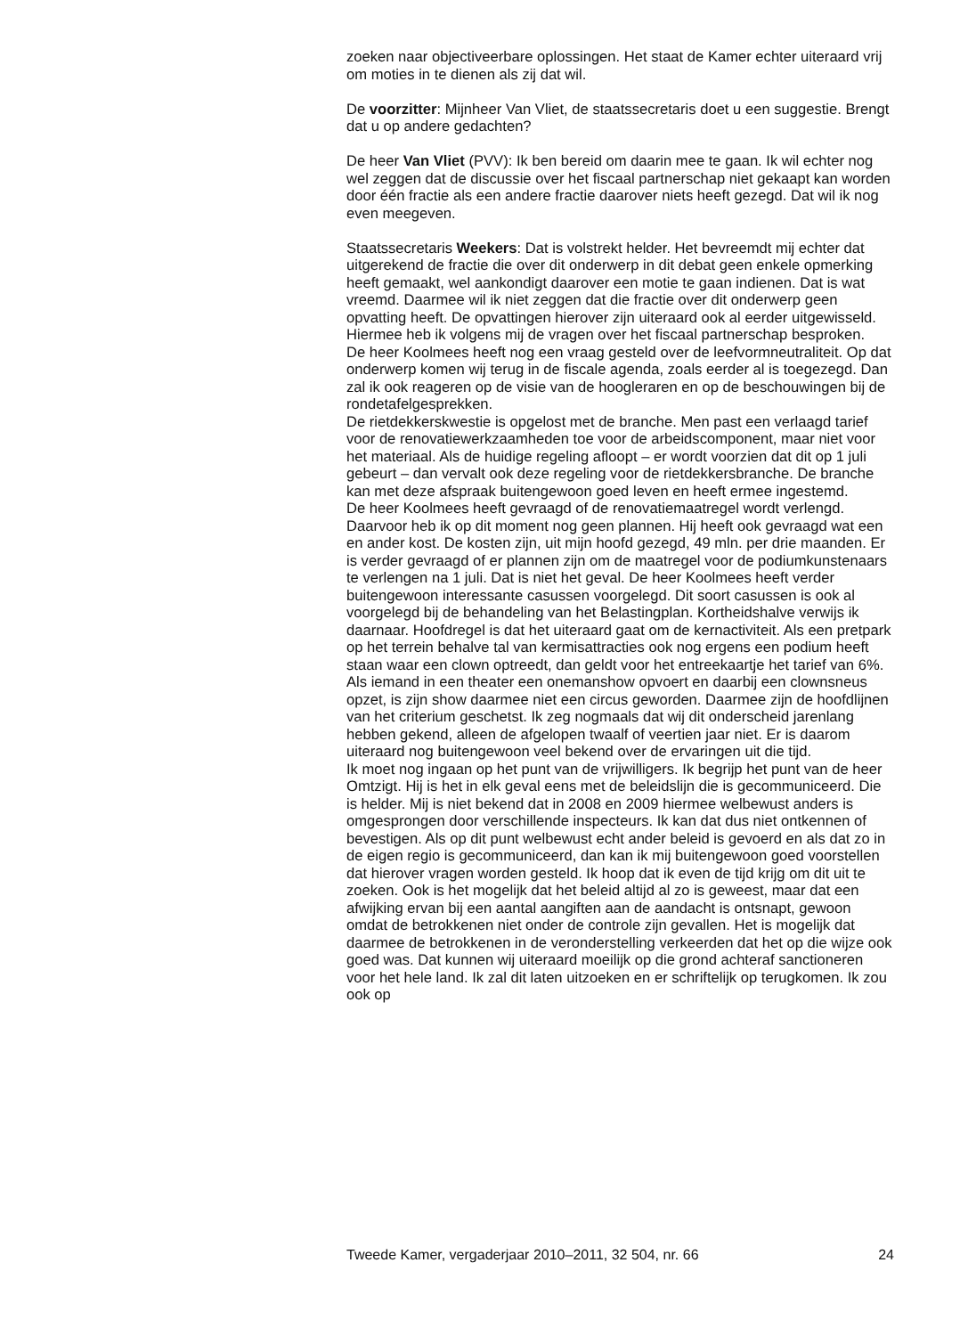zoeken naar objectiveerbare oplossingen. Het staat de Kamer echter uiteraard vrij om moties in te dienen als zij dat wil.
De voorzitter: Mijnheer Van Vliet, de staatssecretaris doet u een suggestie. Brengt dat u op andere gedachten?
De heer Van Vliet (PVV): Ik ben bereid om daarin mee te gaan. Ik wil echter nog wel zeggen dat de discussie over het fiscaal partnerschap niet gekaapt kan worden door één fractie als een andere fractie daarover niets heeft gezegd. Dat wil ik nog even meegeven.
Staatssecretaris Weekers: Dat is volstrekt helder. Het bevreemdt mij echter dat uitgerekend de fractie die over dit onderwerp in dit debat geen enkele opmerking heeft gemaakt, wel aankondigt daarover een motie te gaan indienen. Dat is wat vreemd. Daarmee wil ik niet zeggen dat die fractie over dit onderwerp geen opvatting heeft. De opvattingen hierover zijn uiteraard ook al eerder uitgewisseld. Hiermee heb ik volgens mij de vragen over het fiscaal partnerschap besproken.
De heer Koolmees heeft nog een vraag gesteld over de leefvormneutraliteit. Op dat onderwerp komen wij terug in de fiscale agenda, zoals eerder al is toegezegd. Dan zal ik ook reageren op de visie van de hoogleraren en op de beschouwingen bij de rondetafelgesprekken.
De rietdekkerskwestie is opgelost met de branche. Men past een verlaagd tarief voor de renovatiewerkzaamheden toe voor de arbeidscomponent, maar niet voor het materiaal. Als de huidige regeling afloopt – er wordt voorzien dat dit op 1 juli gebeurt – dan vervalt ook deze regeling voor de rietdekkersbranche. De branche kan met deze afspraak buitengewoon goed leven en heeft ermee ingestemd.
De heer Koolmees heeft gevraagd of de renovatiemaatregel wordt verlengd. Daarvoor heb ik op dit moment nog geen plannen. Hij heeft ook gevraagd wat een en ander kost. De kosten zijn, uit mijn hoofd gezegd, 49 mln. per drie maanden. Er is verder gevraagd of er plannen zijn om de maatregel voor de podiumkunstenaars te verlengen na 1 juli. Dat is niet het geval. De heer Koolmees heeft verder buitengewoon interessante casussen voorgelegd. Dit soort casussen is ook al voorgelegd bij de behandeling van het Belastingplan. Kortheidshalve verwijs ik daarnaar. Hoofdregel is dat het uiteraard gaat om de kernactiviteit. Als een pretpark op het terrein behalve tal van kermisattracties ook nog ergens een podium heeft staan waar een clown optreedt, dan geldt voor het entreekaartje het tarief van 6%. Als iemand in een theater een onemanshow opvoert en daarbij een clownsneus opzet, is zijn show daarmee niet een circus geworden. Daarmee zijn de hoofdlijnen van het criterium geschetst. Ik zeg nogmaals dat wij dit onderscheid jarenlang hebben gekend, alleen de afgelopen twaalf of veertien jaar niet. Er is daarom uiteraard nog buitengewoon veel bekend over de ervaringen uit die tijd.
Ik moet nog ingaan op het punt van de vrijwilligers. Ik begrijp het punt van de heer Omtzigt. Hij is het in elk geval eens met de beleidslijn die is gecommuniceerd. Die is helder. Mij is niet bekend dat in 2008 en 2009 hiermee welbewust anders is omgesprongen door verschillende inspecteurs. Ik kan dat dus niet ontkennen of bevestigen. Als op dit punt welbewust echt ander beleid is gevoerd en als dat zo in de eigen regio is gecommuniceerd, dan kan ik mij buitengewoon goed voorstellen dat hierover vragen worden gesteld. Ik hoop dat ik even de tijd krijg om dit uit te zoeken. Ook is het mogelijk dat het beleid altijd al zo is geweest, maar dat een afwijking ervan bij een aantal aangiften aan de aandacht is ontsnapt, gewoon omdat de betrokkenen niet onder de controle zijn gevallen. Het is mogelijk dat daarmee de betrokkenen in de veronderstelling verkeerden dat het op die wijze ook goed was. Dat kunnen wij uiteraard moeilijk op die grond achteraf sanctioneren voor het hele land. Ik zal dit laten uitzoeken en er schriftelijk op terugkomen. Ik zou ook op
Tweede Kamer, vergaderjaar 2010–2011, 32 504, nr. 66 24